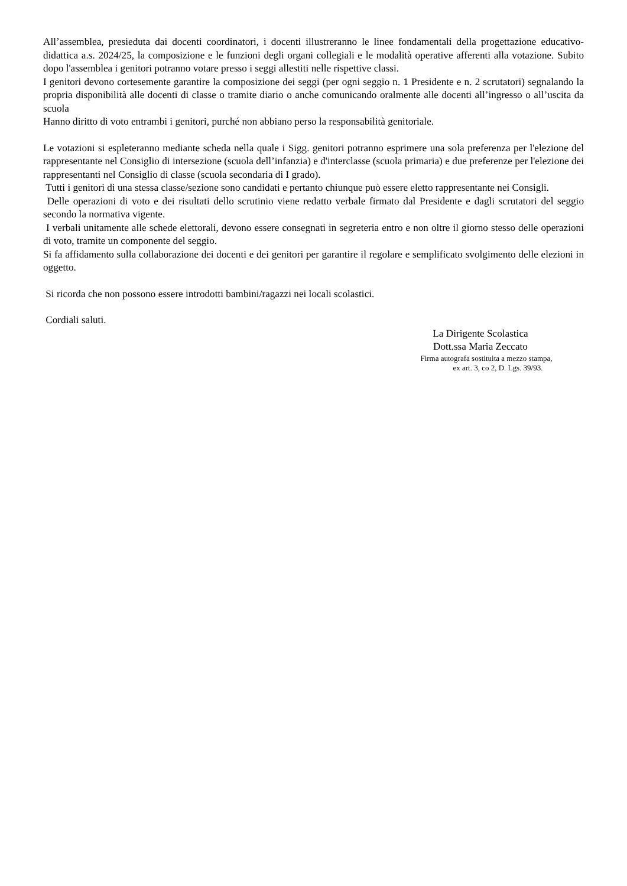All’assemblea, presieduta dai docenti coordinatori, i docenti illustreranno le linee fondamentali della progettazione educativo-didattica a.s. 2024/25, la composizione e le funzioni degli organi collegiali e le modalità operative afferenti alla votazione. Subito dopo l'assemblea i genitori potranno votare presso i seggi allestiti nelle rispettive classi.
I genitori devono cortesemente garantire la composizione dei seggi (per ogni seggio n. 1 Presidente e n. 2 scrutatori) segnalando la propria disponibilità alle docenti di classe o tramite diario o anche comunicando oralmente alle docenti all’ingresso o all’uscita da scuola
Hanno diritto di voto entrambi i genitori, purché non abbiano perso la responsabilità genitoriale.
Le votazioni si espleteranno mediante scheda nella quale i Sigg. genitori potranno esprimere una sola preferenza per l'elezione del rappresentante nel Consiglio di intersezione (scuola dell’infanzia) e d'interclasse (scuola primaria) e due preferenze per l'elezione dei rappresentanti nel Consiglio di classe (scuola secondaria di I grado).
Tutti i genitori di una stessa classe/sezione sono candidati e pertanto chiunque può essere eletto rappresentante nei Consigli.
Delle operazioni di voto e dei risultati dello scrutinio viene redatto verbale firmato dal Presidente e dagli scrutatori del seggio secondo la normativa vigente.
I verbali unitamente alle schede elettorali, devono essere consegnati in segreteria entro e non oltre il giorno stesso delle operazioni di voto, tramite un componente del seggio.
Si fa affidamento sulla collaborazione dei docenti e dei genitori per garantire il regolare e semplificato svolgimento delle elezioni in oggetto.
Si ricorda che non possono essere introdotti bambini/ragazzi nei locali scolastici.
Cordiali saluti.
La Dirigente Scolastica
Dott.ssa Maria Zeccato
Firma autografa sostituita a mezzo stampa,
ex art. 3, co 2, D. Lgs. 39/93.